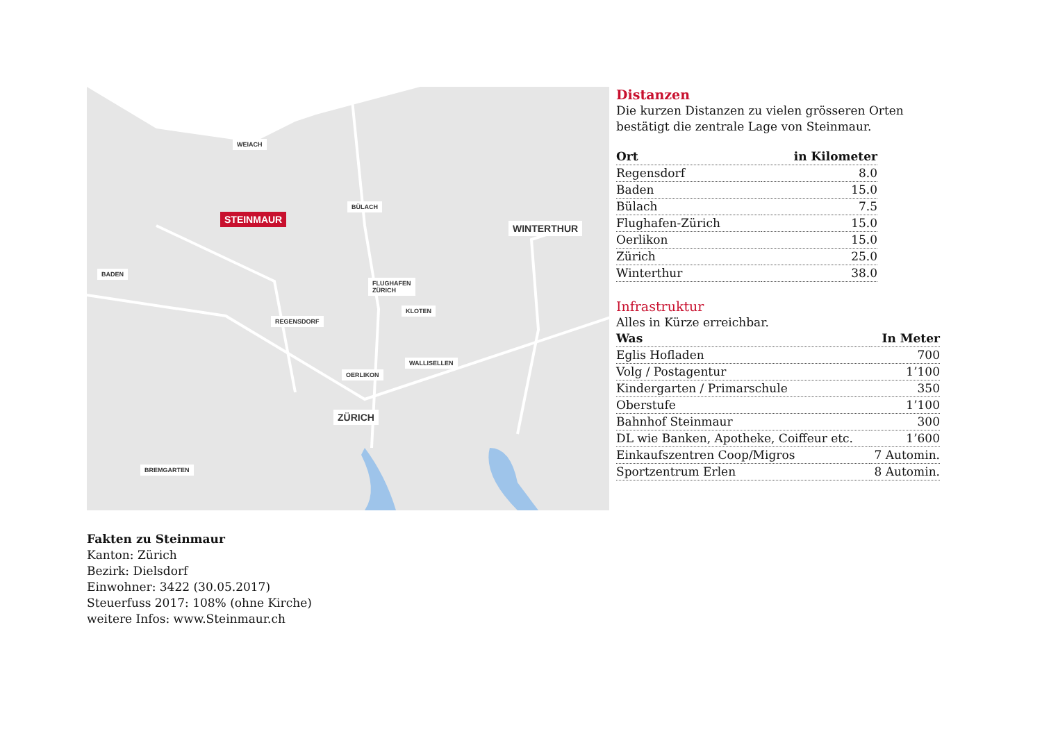WEIACH
BÜLACH
STEINMAUR
WINTERTHUR
BADEN
FLUGHAFEN
ZÜRICH
KLOTEN
REGENSDORF
WALLISELLEN
OERLIKON
ZÜRICH
BREMGARTEN
Distanzen
Die kurzen Distanzen zu vielen grösseren Orten bestätigt die zentrale Lage von Steinmaur.
| Ort | in Kilometer |
| --- | --- |
| Regensdorf | 8.0 |
| Baden | 15.0 |
| Bülach | 7.5 |
| Flughafen-Zürich | 15.0 |
| Oerlikon | 15.0 |
| Zürich | 25.0 |
| Winterthur | 38.0 |
Infrastruktur
Alles in Kürze erreichbar.
| Was | In Meter |
| --- | --- |
| Eglis Hofladen | 700 |
| Volg / Postagentur | 1’100 |
| Kindergarten / Primarschule | 350 |
| Oberstufe | 1’100 |
| Bahnhof Steinmaur | 300 |
| DL wie Banken, Apotheke, Coiffeur etc. | 1’600 |
| Einkaufszentren Coop/Migros | 7 Automin. |
| Sportzentrum Erlen | 8 Automin. |
Fakten zu Steinmaur
Kanton: Zürich
Bezirk: Dielsdorf
Einwohner: 3422 (30.05.2017)
Steuerfuss 2017: 108% (ohne Kirche)
weitere Infos: www.Steinmaur.ch